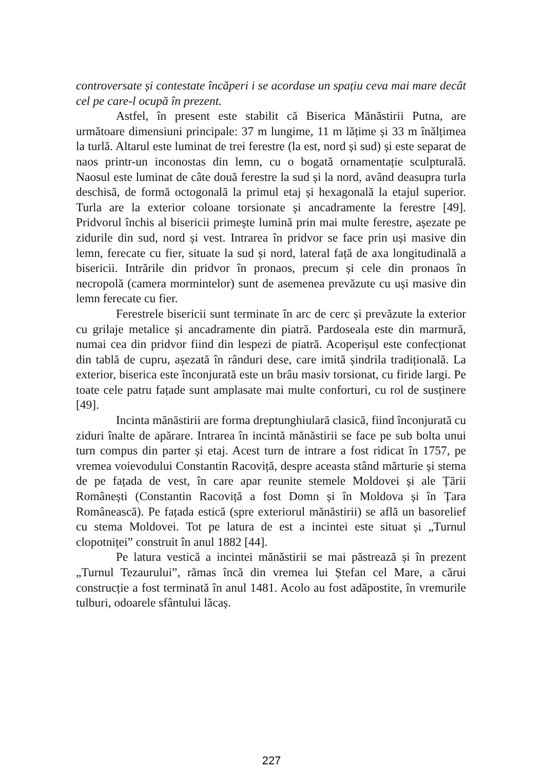controversate și contestate încăperi i se acordase un spațiu ceva mai mare decât cel pe care-l ocupă în prezent.
Astfel, în present este stabilit că Biserica Mănăstirii Putna, are următoare dimensiuni principale: 37 m lungime, 11 m lățime și 33 m înălțimea la turlă. Altarul este luminat de trei ferestre (la est, nord și sud) și este separat de naos printr-un inconostas din lemn, cu o bogată ornamentație sculpturală. Naosul este luminat de câte două ferestre la sud și la nord, având deasupra turla deschisă, de formă octogonală la primul etaj și hexagonală la etajul superior. Turla are la exterior coloane torsionate și ancadramente la ferestre [49]. Pridvorul închis al bisericii primește lumină prin mai multe ferestre, așezate pe zidurile din sud, nord și vest. Intrarea în pridvor se face prin uși masive din lemn, ferecate cu fier, situate la sud și nord, lateral față de axa longitudinală a bisericii. Intrările din pridvor în pronaos, precum și cele din pronaos în necropolă (camera mormintelor) sunt de asemenea prevăzute cu uși masive din lemn ferecate cu fier.
Ferestrele bisericii sunt terminate în arc de cerc și prevăzute la exterior cu grilaje metalice și ancadramente din piatră. Pardoseala este din marmură, numai cea din pridvor fiind din lespezi de piatră. Acoperișul este confecționat din tablă de cupru, așezată în rânduri dese, care imită șindrila tradițională. La exterior, biserica este înconjurată este un brâu masiv torsionat, cu firide largi. Pe toate cele patru fațade sunt amplasate mai multe conforturi, cu rol de susținere [49].
Incinta mănăstirii are forma dreptunghiulară clasică, fiind înconjurată cu ziduri înalte de apărare. Intrarea în incintă mănăstirii se face pe sub bolta unui turn compus din parter și etaj. Acest turn de intrare a fost ridicat în 1757, pe vremea voievodului Constantin Racoviță, despre aceasta stând mărturie și stema de pe fațada de vest, în care apar reunite stemele Moldovei și ale Țării Românești (Constantin Racoviță a fost Domn și în Moldova și în Țara Românească). Pe fațada estică (spre exteriorul mănăstirii) se află un basorelief cu stema Moldovei. Tot pe latura de est a incintei este situat și „Turnul clopotniței” construit în anul 1882 [44].
Pe latura vestică a incintei mănăstirii se mai păstrează și în prezent „Turnul Tezaurului”, rămas încă din vremea lui Ștefan cel Mare, a cărui construcție a fost terminată în anul 1481. Acolo au fost adăpostite, în vremurile tulburi, odoarele sfântului lăcaș.
227